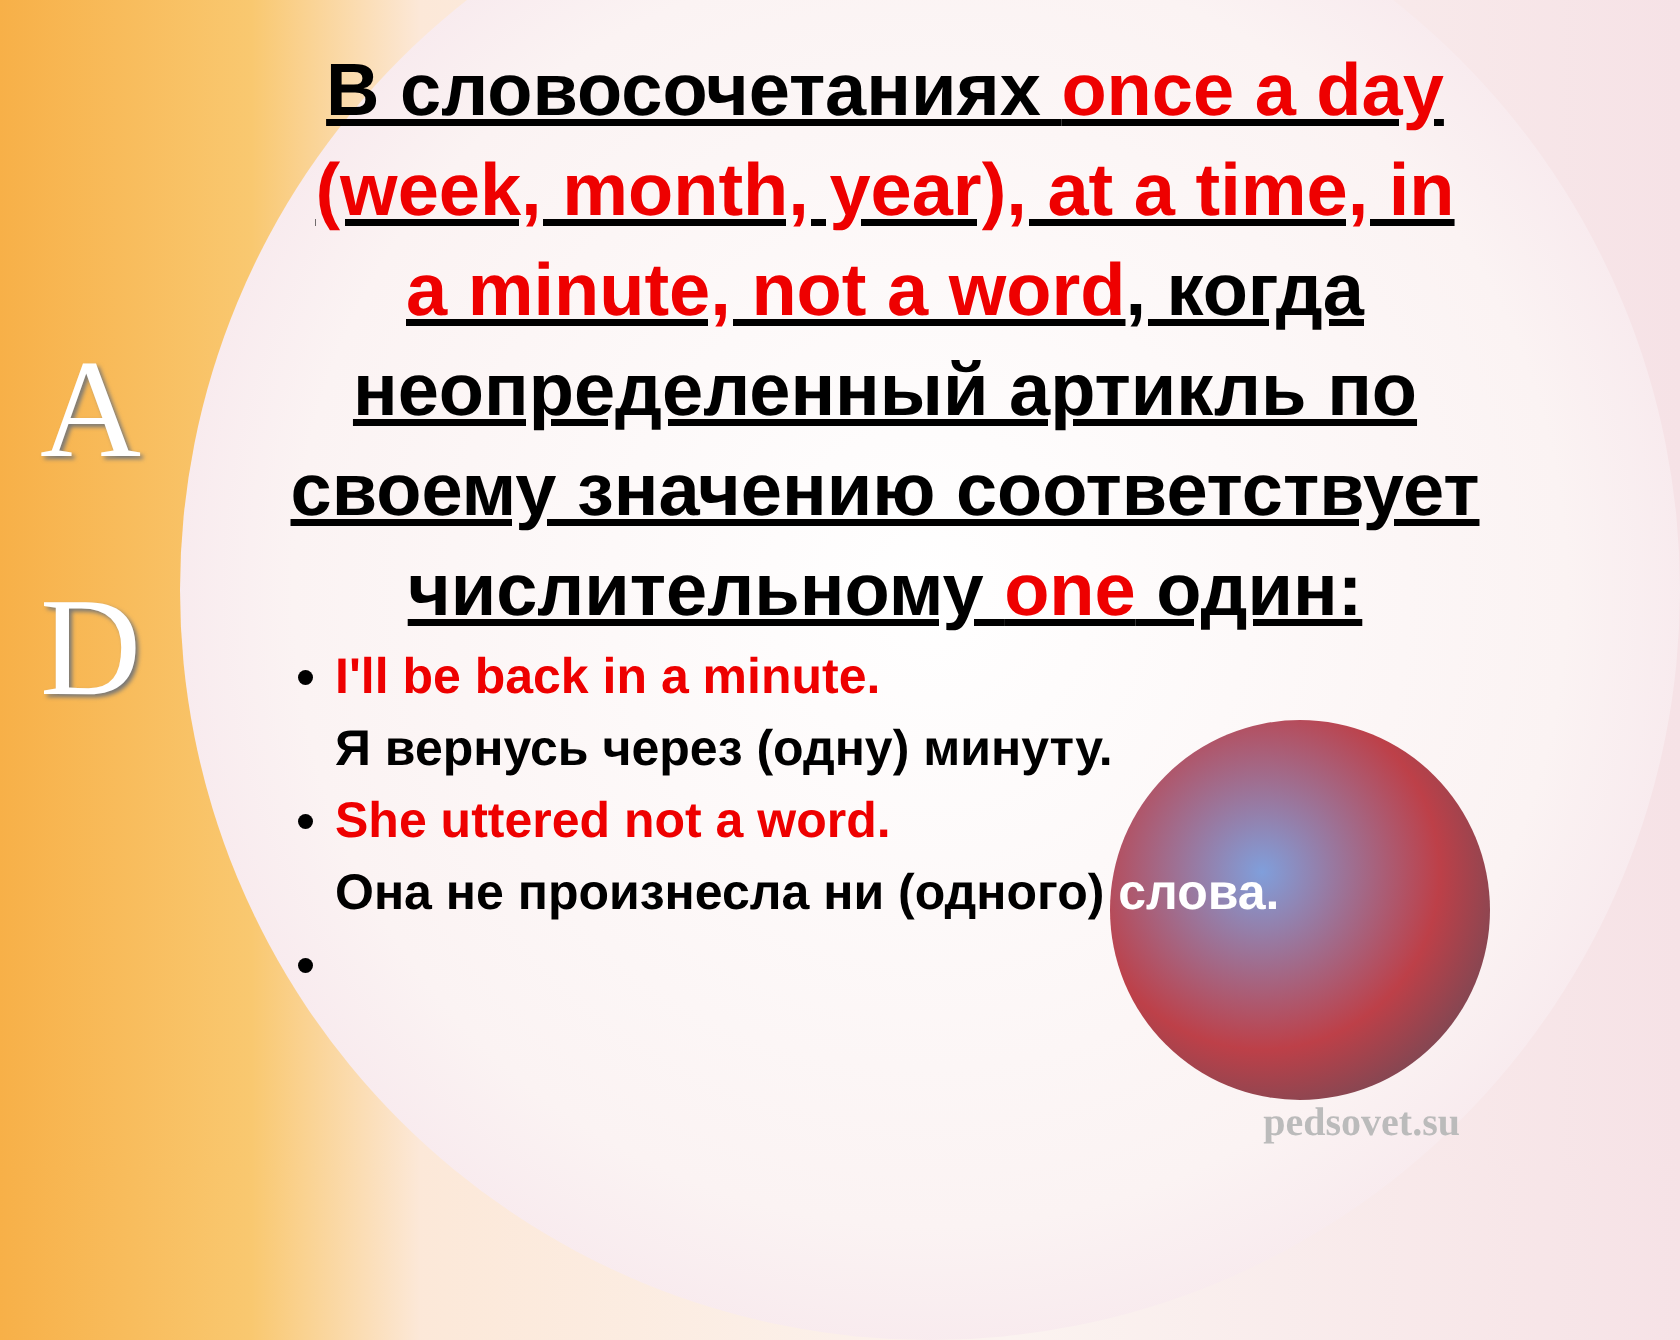A
D
В словосочетаниях once a day (week, month, year), at a time, in a minute, not a word, когда неопределенный артикль по своему значению соответствует числительному one один:
I'll be back in a minute.
Я вернусь через (одну) минуту.
She uttered not a word.
Она не произнесла ни (одного) слова.
pedsovet.su